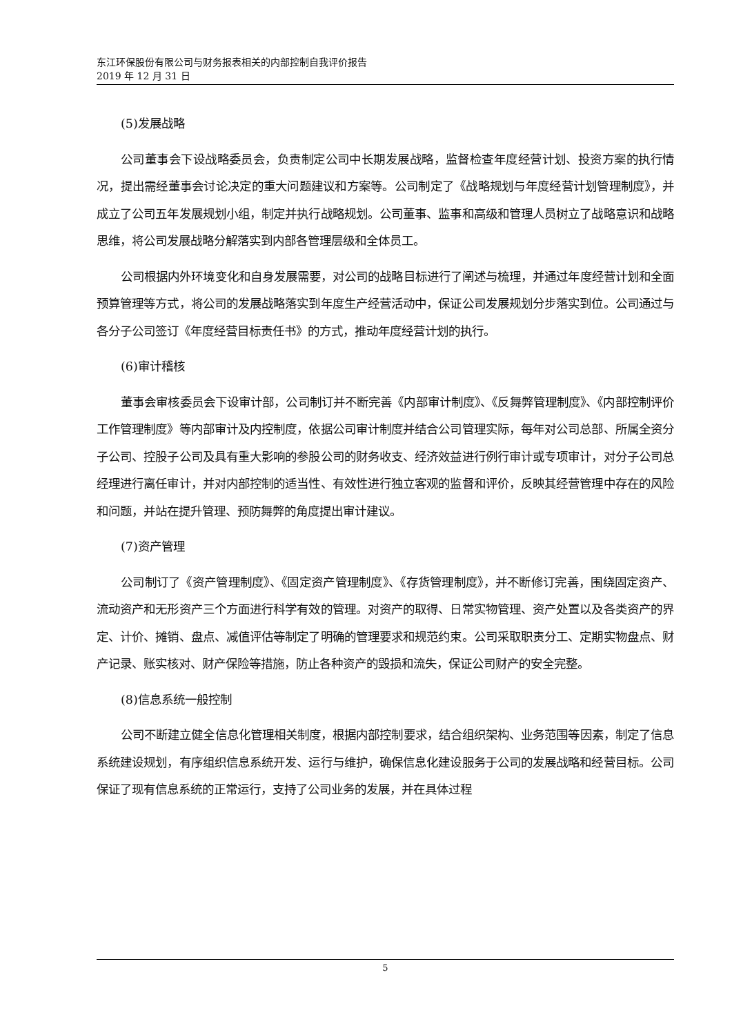东江环保股份有限公司与财务报表相关的内部控制自我评价报告
2019 年 12 月 31 日
(5)发展战略
公司董事会下设战略委员会，负责制定公司中长期发展战略，监督检查年度经营计划、投资方案的执行情况，提出需经董事会讨论决定的重大问题建议和方案等。公司制定了《战略规划与年度经营计划管理制度》，并成立了公司五年发展规划小组，制定并执行战略规划。公司董事、监事和高级和管理人员树立了战略意识和战略思维，将公司发展战略分解落实到内部各管理层级和全体员工。
公司根据内外环境变化和自身发展需要，对公司的战略目标进行了阐述与梳理，并通过年度经营计划和全面预算管理等方式，将公司的发展战略落实到年度生产经营活动中，保证公司发展规划分步落实到位。公司通过与各分子公司签订《年度经营目标责任书》的方式，推动年度经营计划的执行。
(6)审计稽核
董事会审核委员会下设审计部，公司制订并不断完善《内部审计制度》、《反舞弊管理制度》、《内部控制评价工作管理制度》等内部审计及内控制度，依据公司审计制度并结合公司管理实际，每年对公司总部、所属全资分子公司、控股子公司及具有重大影响的参股公司的财务收支、经济效益进行例行审计或专项审计，对分子公司总经理进行离任审计，并对内部控制的适当性、有效性进行独立客观的监督和评价，反映其经营管理中存在的风险和问题，并站在提升管理、预防舞弊的角度提出审计建议。
(7)资产管理
公司制订了《资产管理制度》、《固定资产管理制度》、《存货管理制度》，并不断修订完善，围绕固定资产、流动资产和无形资产三个方面进行科学有效的管理。对资产的取得、日常实物管理、资产处置以及各类资产的界定、计价、摊销、盘点、减值评估等制定了明确的管理要求和规范约束。公司采取职责分工、定期实物盘点、财产记录、账实核对、财产保险等措施，防止各种资产的毁损和流失，保证公司财产的安全完整。
(8)信息系统一般控制
公司不断建立健全信息化管理相关制度，根据内部控制要求，结合组织架构、业务范围等因素，制定了信息系统建设规划，有序组织信息系统开发、运行与维护，确保信息化建设服务于公司的发展战略和经营目标。公司保证了现有信息系统的正常运行，支持了公司业务的发展，并在具体过程
5